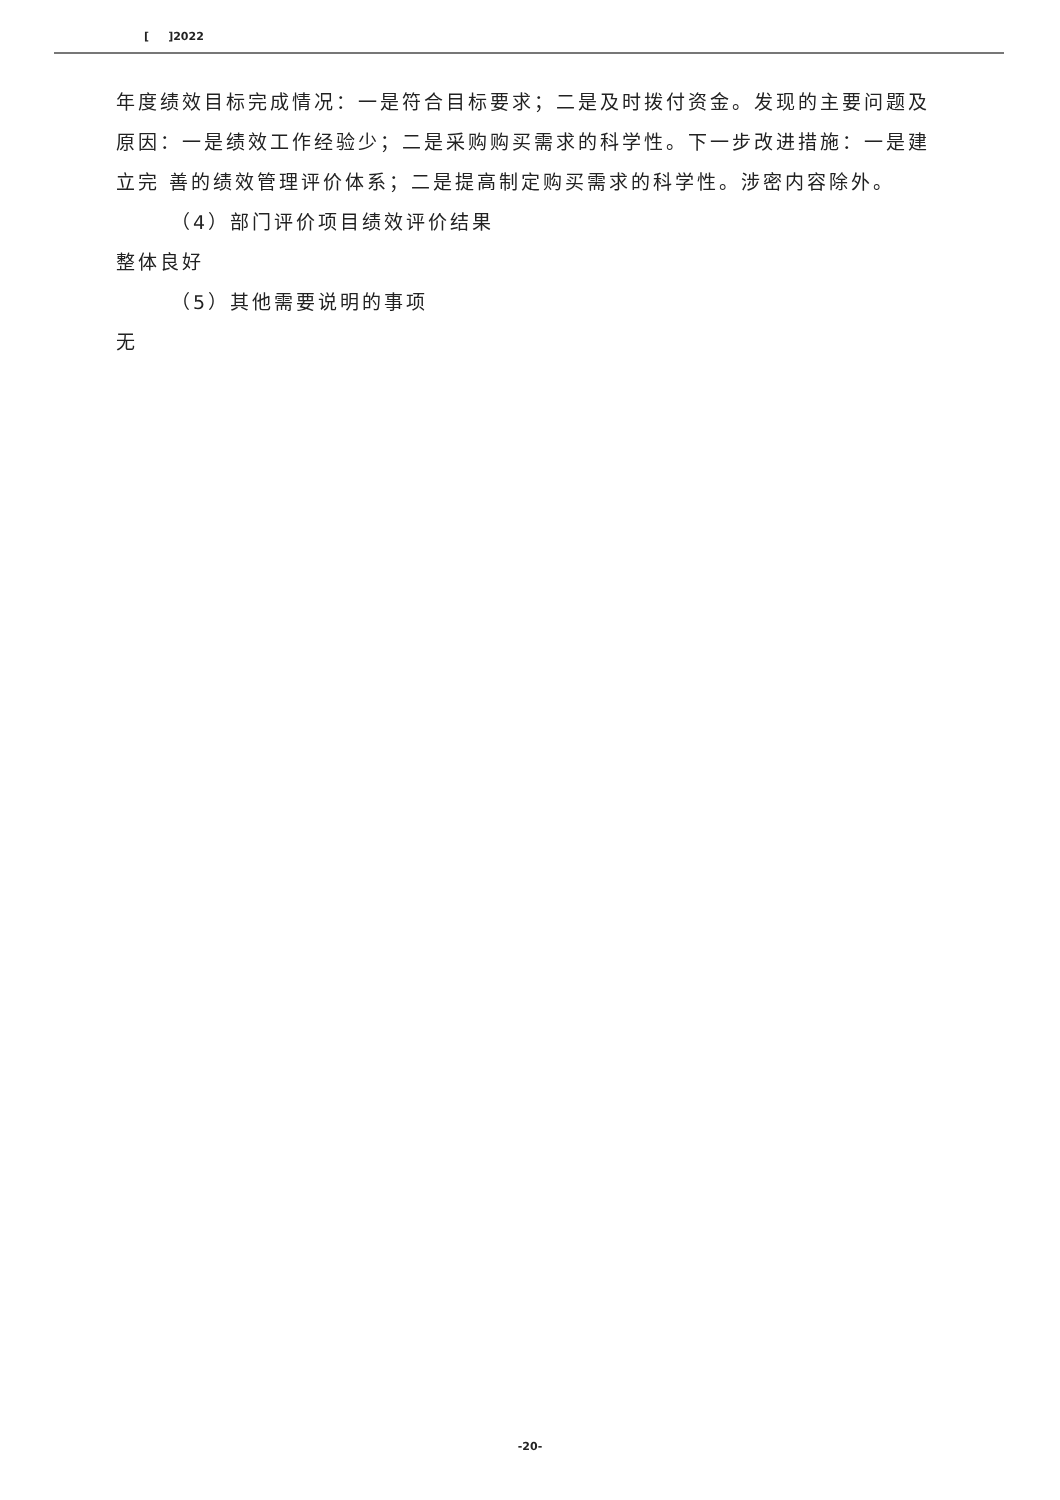[ ]2022
年度绩效目标完成情况：一是符合目标要求；二是及时拨付资金。发现的主要问题及原因：一是绩效工作经验少；二是采购购买需求的科学性。下一步改进措施：一是建立完 善的绩效管理评价体系；二是提高制定购买需求的科学性。涉密内容除外。
（4）部门评价项目绩效评价结果
整体良好
（5）其他需要说明的事项
无
-20-